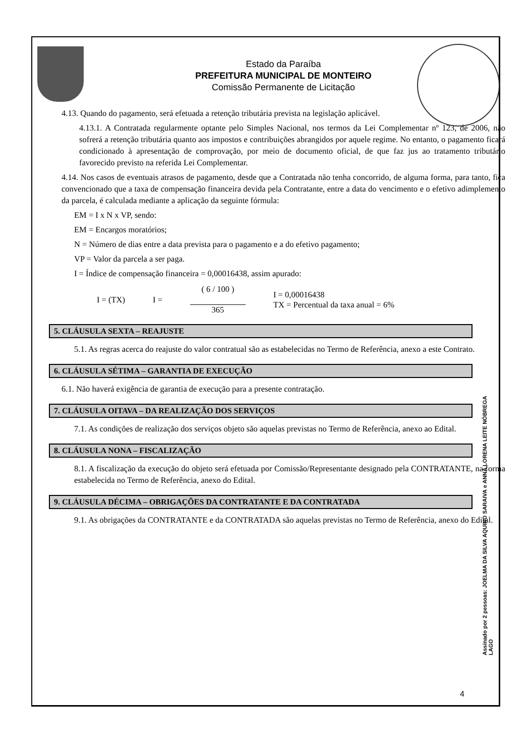Estado da Paraíba
PREFEITURA MUNICIPAL DE MONTEIRO
Comissão Permanente de Licitação
4.13. Quando do pagamento, será efetuada a retenção tributária prevista na legislação aplicável.
4.13.1. A Contratada regularmente optante pelo Simples Nacional, nos termos da Lei Complementar nº 123, de 2006, não sofrerá a retenção tributária quanto aos impostos e contribuições abrangidos por aquele regime. No entanto, o pagamento ficará condicionado à apresentação de comprovação, por meio de documento oficial, de que faz jus ao tratamento tributário favorecido previsto na referida Lei Complementar.
4.14. Nos casos de eventuais atrasos de pagamento, desde que a Contratada não tenha concorrido, de alguma forma, para tanto, fica convencionado que a taxa de compensação financeira devida pela Contratante, entre a data do vencimento e o efetivo adimplemento da parcela, é calculada mediante a aplicação da seguinte fórmula:
EM = I x N x VP, sendo:
EM = Encargos moratórios;
N = Número de dias entre a data prevista para o pagamento e a do efetivo pagamento;
VP = Valor da parcela a ser paga.
I = Índice de compensação financeira = 0,00016438, assim apurado:
I = (TX) I = ( 6 / 100 )
365 I = 0,00016438
TX = Percentual da taxa anual = 6%
5. CLÁUSULA SEXTA – REAJUSTE
5.1. As regras acerca do reajuste do valor contratual são as estabelecidas no Termo de Referência, anexo a este Contrato.
6. CLÁUSULA SÉTIMA – GARANTIA DE EXECUÇÃO
6.1. Não haverá exigência de garantia de execução para a presente contratação.
7. CLÁUSULA OITAVA – DA REALIZAÇÃO DOS SERVIÇOS
7.1. As condições de realização dos serviços objeto são aquelas previstas no Termo de Referência, anexo ao Edital.
8. CLÁUSULA NONA – FISCALIZAÇÃO
8.1. A fiscalização da execução do objeto será efetuada por Comissão/Representante designado pela CONTRATANTE, na forma estabelecida no Termo de Referência, anexo do Edital.
9. CLÁUSULA DÉCIMA – OBRIGAÇÕES DA CONTRATANTE E DA CONTRATADA
9.1. As obrigações da CONTRATANTE e da CONTRATADA são aquelas previstas no Termo de Referência, anexo do Edital.
Assinado por 2 pessoas: JOELMA DA SILVA AQUINO SARAIVA e ANNA LORENA LEITE NÓBREGA LAGO
4